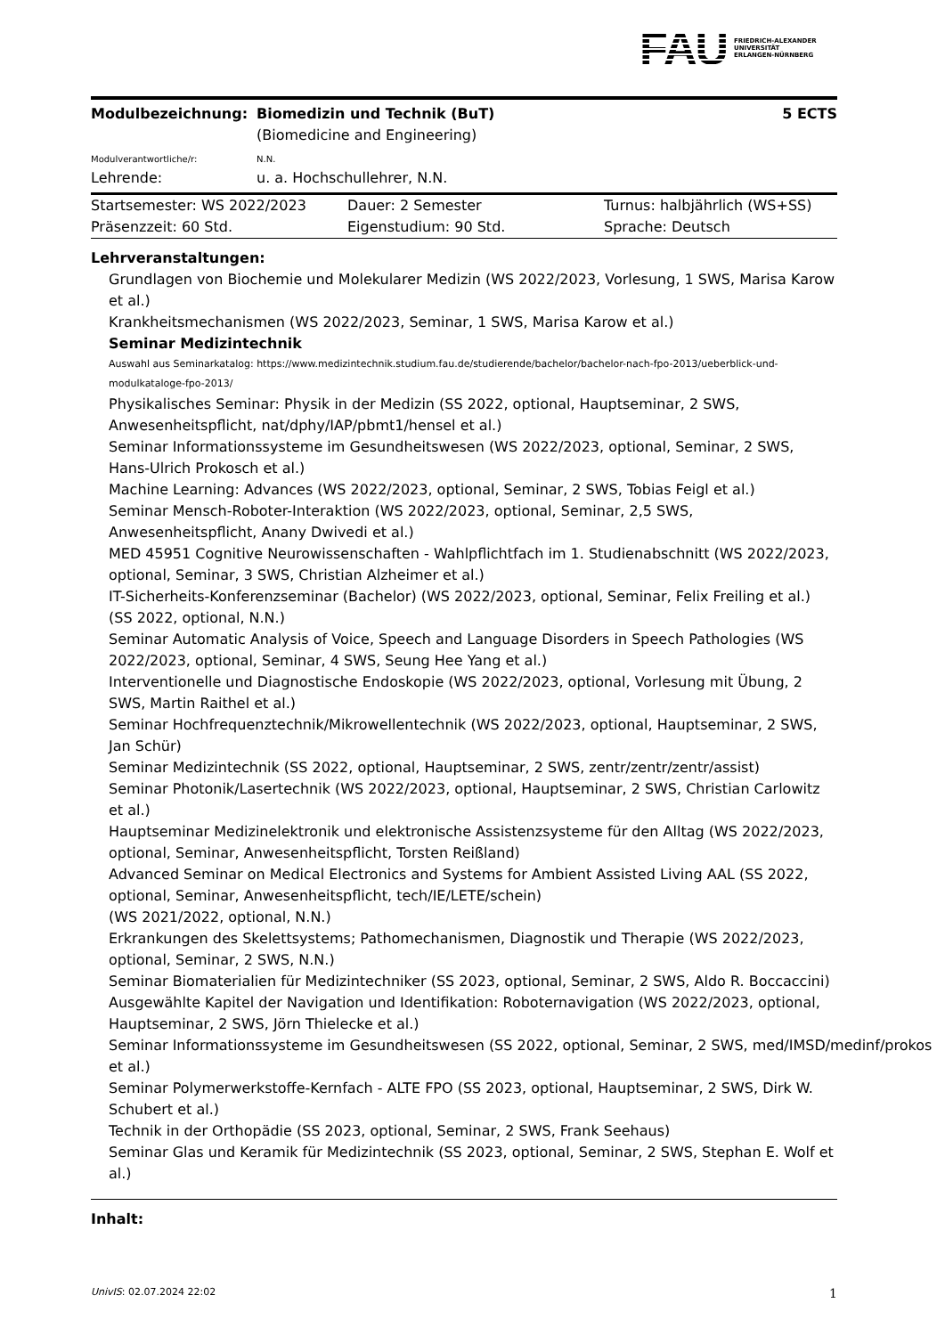FAU
FRIEDRICH-ALEXANDER
UNIVERSITÄT
ERLANGEN-NÜRNBERG
| Modulbezeichnung: | Biomedizin und Technik (BuT) (Biomedicine and Engineering) | 5 ECTS |
| Modulverantwortliche/r: | N.N. | |
| Lehrende: | u. a. Hochschullehrer, N.N. | |
| Startsemester: WS 2022/2023 | Dauer: 2 Semester | Turnus: halbjährlich (WS+SS) |
| Präsenzzeit: 60 Std. | Eigenstudium: 90 Std. | Sprache: Deutsch |
Lehrveranstaltungen:
Grundlagen von Biochemie und Molekularer Medizin (WS 2022/2023, Vorlesung, 1 SWS, Marisa Karow et al.)
Krankheitsmechanismen (WS 2022/2023, Seminar, 1 SWS, Marisa Karow et al.)
Seminar Medizintechnik
Auswahl aus Seminarkatalog: https://www.medizintechnik.studium.fau.de/studierende/bachelor/bachelor-nach-fpo-2013/ueberblick-und-modulkataloge-fpo-2013/
Physikalisches Seminar: Physik in der Medizin (SS 2022, optional, Hauptseminar, 2 SWS, Anwesenheitspflicht, nat/dphy/IAP/pbmt1/hensel et al.)
Seminar Informationssysteme im Gesundheitswesen (WS 2022/2023, optional, Seminar, 2 SWS, Hans-Ulrich Prokosch et al.)
Machine Learning: Advances (WS 2022/2023, optional, Seminar, 2 SWS, Tobias Feigl et al.)
Seminar Mensch-Roboter-Interaktion (WS 2022/2023, optional, Seminar, 2,5 SWS, Anwesenheitspflicht, Anany Dwivedi et al.)
MED 45951 Cognitive Neurowissenschaften - Wahlpflichtfach im 1. Studienabschnitt (WS 2022/2023, optional, Seminar, 3 SWS, Christian Alzheimer et al.)
IT-Sicherheits-Konferenzseminar (Bachelor) (WS 2022/2023, optional, Seminar, Felix Freiling et al.)
(SS 2022, optional, N.N.)
Seminar Automatic Analysis of Voice, Speech and Language Disorders in Speech Pathologies (WS 2022/2023, optional, Seminar, 4 SWS, Seung Hee Yang et al.)
Interventionelle und Diagnostische Endoskopie (WS 2022/2023, optional, Vorlesung mit Übung, 2 SWS, Martin Raithel et al.)
Seminar Hochfrequenztechnik/Mikrowellentechnik (WS 2022/2023, optional, Hauptseminar, 2 SWS, Jan Schür)
Seminar Medizintechnik (SS 2022, optional, Hauptseminar, 2 SWS, zentr/zentr/zentr/assist)
Seminar Photonik/Lasertechnik (WS 2022/2023, optional, Hauptseminar, 2 SWS, Christian Carlowitz et al.)
Hauptseminar Medizinelektronik und elektronische Assistenzsysteme für den Alltag (WS 2022/2023, optional, Seminar, Anwesenheitspflicht, Torsten Reißland)
Advanced Seminar on Medical Electronics and Systems for Ambient Assisted Living AAL (SS 2022, optional, Seminar, Anwesenheitspflicht, tech/IE/LETE/schein)
(WS 2021/2022, optional, N.N.)
Erkrankungen des Skelettsystems; Pathomechanismen, Diagnostik und Therapie (WS 2022/2023, optional, Seminar, 2 SWS, N.N.)
Seminar Biomaterialien für Medizintechniker (SS 2023, optional, Seminar, 2 SWS, Aldo R. Boccaccini)
Ausgewählte Kapitel der Navigation und Identifikation: Roboternavigation (WS 2022/2023, optional, Hauptseminar, 2 SWS, Jörn Thielecke et al.)
Seminar Informationssysteme im Gesundheitswesen (SS 2022, optional, Seminar, 2 SWS, med/IMSD/medinf/prokos
et al.)
Seminar Polymerwerkstoffe-Kernfach - ALTE FPO (SS 2023, optional, Hauptseminar, 2 SWS, Dirk W. Schubert et al.)
Technik in der Orthopädie (SS 2023, optional, Seminar, 2 SWS, Frank Seehaus)
Seminar Glas und Keramik für Medizintechnik (SS 2023, optional, Seminar, 2 SWS, Stephan E. Wolf et al.)
Inhalt:
UnivIS: 02.07.2024 22:02 1